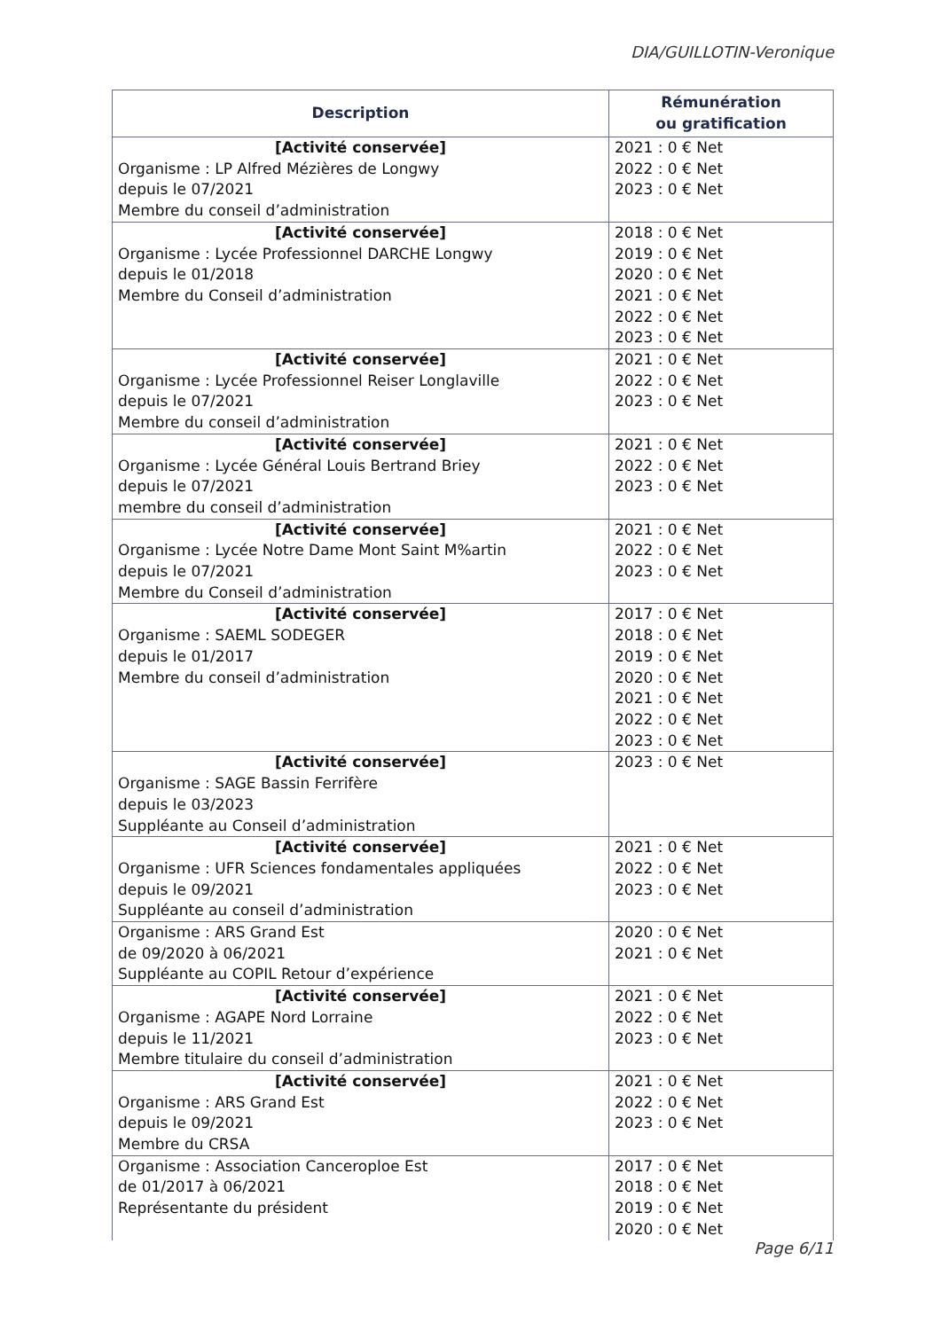DIA/GUILLOTIN-Veronique
| Description | Rémunération ou gratification |
| --- | --- |
| [Activité conservée] Organisme : LP Alfred Mézières de Longwy depuis le 07/2021 Membre du conseil d’administration | 2021 : 0 € Net 2022 : 0 € Net 2023 : 0 € Net |
| [Activité conservée] Organisme : Lycée Professionnel DARCHE Longwy depuis le 01/2018 Membre du Conseil d’administration | 2018 : 0 € Net 2019 : 0 € Net 2020 : 0 € Net 2021 : 0 € Net 2022 : 0 € Net 2023 : 0 € Net |
| [Activité conservée] Organisme : Lycée Professionnel Reiser Longlaville depuis le 07/2021 Membre du conseil d’administration | 2021 : 0 € Net 2022 : 0 € Net 2023 : 0 € Net |
| [Activité conservée] Organisme : Lycée Général Louis Bertrand Briey depuis le 07/2021 membre du conseil d’administration | 2021 : 0 € Net 2022 : 0 € Net 2023 : 0 € Net |
| [Activité conservée] Organisme : Lycée Notre Dame Mont Saint M%artin depuis le 07/2021 Membre du Conseil d’administration | 2021 : 0 € Net 2022 : 0 € Net 2023 : 0 € Net |
| [Activité conservée] Organisme : SAEML SODEGER depuis le 01/2017 Membre du conseil d’administration | 2017 : 0 € Net 2018 : 0 € Net 2019 : 0 € Net 2020 : 0 € Net 2021 : 0 € Net 2022 : 0 € Net 2023 : 0 € Net |
| [Activité conservée] Organisme : SAGE Bassin Ferrifère depuis le 03/2023 Suppléante au Conseil d’administration | 2023 : 0 € Net |
| [Activité conservée] Organisme : UFR Sciences fondamentales appliquées depuis le 09/2021 Suppléante au conseil d’administration | 2021 : 0 € Net 2022 : 0 € Net 2023 : 0 € Net |
| Organisme : ARS Grand Est de 09/2020 à 06/2021 Suppléante au COPIL Retour d’expérience | 2020 : 0 € Net 2021 : 0 € Net |
| [Activité conservée] Organisme : AGAPE Nord Lorraine depuis le 11/2021 Membre titulaire du conseil d’administration | 2021 : 0 € Net 2022 : 0 € Net 2023 : 0 € Net |
| [Activité conservée] Organisme : ARS Grand Est depuis le 09/2021 Membre du CRSA | 2021 : 0 € Net 2022 : 0 € Net 2023 : 0 € Net |
| Organisme : Association Canceroploe Est de 01/2017 à 06/2021 Représentante du président | 2017 : 0 € Net 2018 : 0 € Net 2019 : 0 € Net 2020 : 0 € Net |
Page 6/11